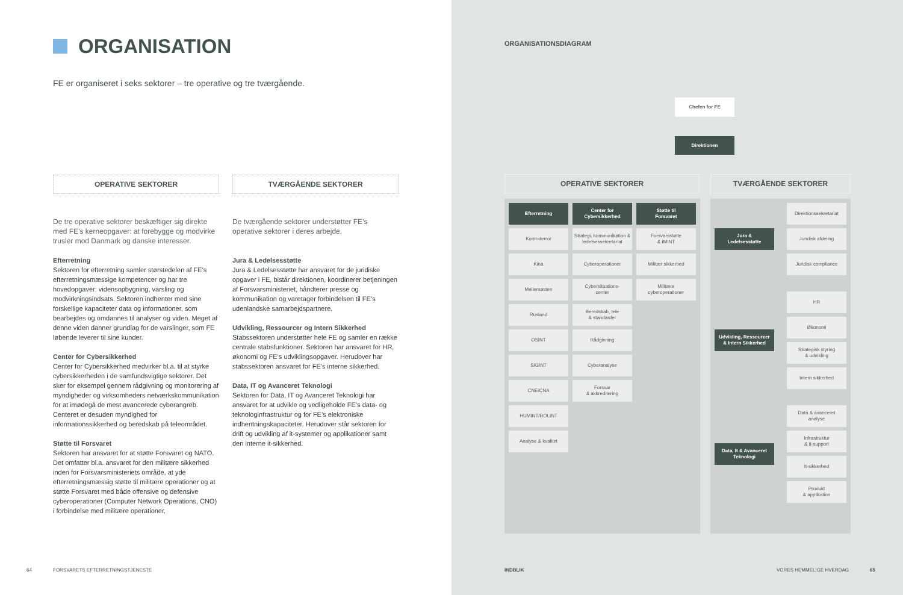ORGANISATION
FE er organiseret i seks sektorer – tre operative og tre tværgående.
OPERATIVE SEKTORER
De tre operative sektorer beskæftiger sig direkte med FE’s kerneopgaver: at forebygge og modvirke trusler mod Danmark og danske interesser.
Efterretning
Sektoren for efterretning samler størstedelen af FE’s efterretningsmæssige kompetencer og har tre hovedopgaver: vidensopbygning, varsling og modvirkningsindsats. Sektoren indhenter med sine forskellige kapaciteter data og informationer, som bearbejdes og omdannes til analyser og viden. Meget af denne viden danner grundlag for de varslinger, som FE løbende leverer til sine kunder.
Center for Cybersikkerhed
Center for Cybersikkerhed medvirker bl.a. til at styrke cybersikkerheden i de samfundsvigtige sektorer. Det sker for eksempel gennem rådgivning og monitorering af myndigheder og virksomheders netværkskommunikation for at imødegå de mest avancerede cyberangreb. Centeret er desuden myndighed for informationssikkerhed og beredskab på teleområdet.
Støtte til Forsvaret
Sektoren har ansvaret for at støtte Forsvaret og NATO. Det omfatter bl.a. ansvaret for den militære sikkerhed inden for Forsvarsministeriets område, at yde efterretningsmæssig støtte til militære operationer og at støtte Forsvaret med både offensive og defensive cyberoperationer (Computer Network Operations, CNO) i forbindelse med militære operationer.
TVÆRGÅENDE SEKTORER
De tværgående sektorer understøtter FE’s operative sektorer i deres arbejde.
Jura & Ledelsesstøtte
Jura & Ledelsesstøtte har ansvaret for de juridiske opgaver i FE, bistår direktionen, koordinerer betjeningen af Forsvarsministeriet, håndterer presse og kommunikation og varetager forbindelsen til FE’s udenlandske samarbejdspartnere.
Udvikling, Ressourcer og Intern Sikkerhed
Stabssektoren understøtter hele FE og samler en række centrale stabsfunktioner. Sektoren har ansvaret for HR, økonomi og FE’s udviklingsopgaver. Herudover har stabssektoren ansvaret for FE’s interne sikkerhed.
Data, IT og Avanceret Teknologi
Sektoren for Data, IT og Avanceret Teknologi har ansvaret for at udvikle og vedligeholde FE’s data- og teknologinfrastruktur og for FE’s elektroniske indhentningskapaciteter. Herudover står sektoren for drift og udvikling af it-systemer og applikationer samt den interne it-sikkerhed.
64
FORSVARETS EFTERRETNINGSTJENESTE
ORGANISATIONSDIAGRAM
Chefen for FE
Direktionen
OPERATIVE SEKTORER TVÆRGÅENDE SEKTORER
Efterretning
Center for
Cybersikkerhed
Støtte til
Forsvaret
Kontraterror
Strategi, kommunikation & ledelsessekretariat
Forsvarsstøtte
& IMINT
Kina Cyberoperationer Militær sikkerhed
Mellemøsten
Cybersituations-
center
Militære
cyberoperationer
Rusland
Beredskab, tele
& standarder
OSINT Rådgivning
SIGINT Cyberanalyse
CNE/CNA
Forsvar
& akkreditering
HUMINT/ROLINT
Analyse & kvalitet
Direktionssekretariat
Jura &
Ledelsesstøtte
Juridisk afdeling
Juridisk compliance
HR
Økonomi
Udvikling, Ressourcer
& Intern Sikkerhed
Strategisk styring
& udvikling
Intern sikkerhed
Data & avanceret
analyse
Infrastruktur
& it-support
Data, It & Avanceret
Teknologi
It-sikkerhed
Produkt
& applikation
INDBLIK VORES HEMMELIGE HVERDAG 65